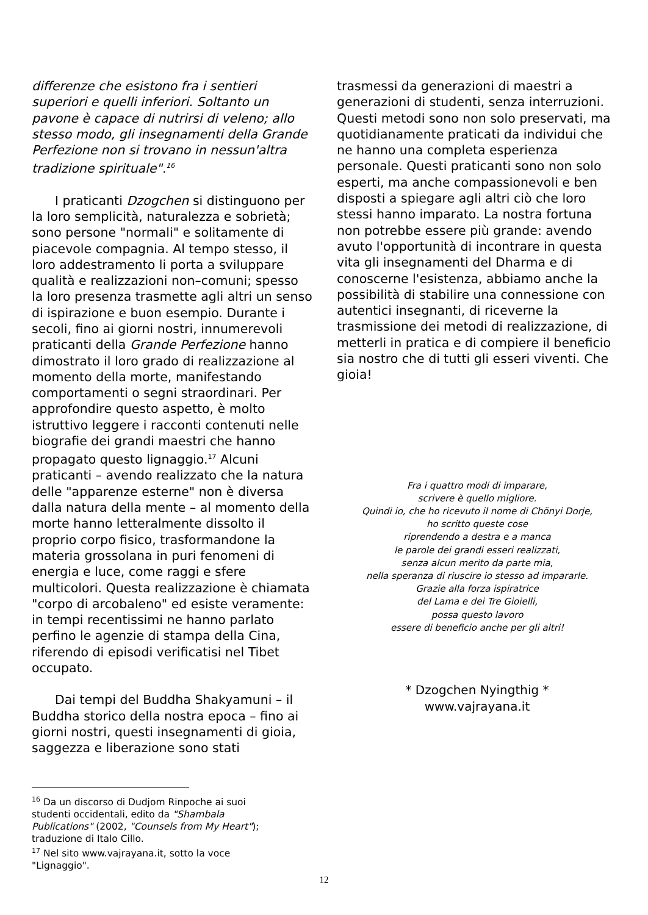differenze che esistono fra i sentieri superiori e quelli inferiori. Soltanto un pavone è capace di nutrirsi di veleno; allo stesso modo, gli insegnamenti della Grande Perfezione non si trovano in nessun'altra tradizione spirituale".<sup>16</sup>
I praticanti Dzogchen si distinguono per la loro semplicità, naturalezza e sobrietà; sono persone "normali" e solitamente di piacevole compagnia. Al tempo stesso, il loro addestramento li porta a sviluppare qualità e realizzazioni non–comuni; spesso la loro presenza trasmette agli altri un senso di ispirazione e buon esempio. Durante i secoli, fino ai giorni nostri, innumerevoli praticanti della Grande Perfezione hanno dimostrato il loro grado di realizzazione al momento della morte, manifestando comportamenti o segni straordinari. Per approfondire questo aspetto, è molto istruttivo leggere i racconti contenuti nelle biografie dei grandi maestri che hanno propagato questo lignaggio.<sup>17</sup> Alcuni praticanti – avendo realizzato che la natura delle "apparenze esterne" non è diversa dalla natura della mente – al momento della morte hanno letteralmente dissolto il proprio corpo fisico, trasformandone la materia grossolana in puri fenomeni di energia e luce, come raggi e sfere multicolori. Questa realizzazione è chiamata "corpo di arcobaleno" ed esiste veramente: in tempi recentissimi ne hanno parlato perfino le agenzie di stampa della Cina, riferendo di episodi verificatisi nel Tibet occupato.
Dai tempi del Buddha Shakyamuni – il Buddha storico della nostra epoca – fino ai giorni nostri, questi insegnamenti di gioia, saggezza e liberazione sono stati
trasmessi da generazioni di maestri a generazioni di studenti, senza interruzioni. Questi metodi sono non solo preservati, ma quotidianamente praticati da individui che ne hanno una completa esperienza personale. Questi praticanti sono non solo esperti, ma anche compassionevoli e ben disposti a spiegare agli altri ciò che loro stessi hanno imparato. La nostra fortuna non potrebbe essere più grande: avendo avuto l'opportunità di incontrare in questa vita gli insegnamenti del Dharma e di conoscerne l'esistenza, abbiamo anche la possibilità di stabilire una connessione con autentici insegnanti, di riceverne la trasmissione dei metodi di realizzazione, di metterli in pratica e di compiere il beneficio sia nostro che di tutti gli esseri viventi. Che gioia!
Fra i quattro modi di imparare,
scrivere è quello migliore.
Quindi io, che ho ricevuto il nome di Chönyi Dorje,
ho scritto queste cose
riprendendo a destra e a manca
le parole dei grandi esseri realizzati,
senza alcun merito da parte mia,
nella speranza di riuscire io stesso ad impararle.
Grazie alla forza ispiratrice
del Lama e dei Tre Gioielli,
possa questo lavoro
essere di beneficio anche per gli altri!
* Dzogchen Nyingthig *
www.vajrayana.it
<sup>16</sup> Da un discorso di Dudjom Rinpoche ai suoi studenti occidentali, edito da "Shambala Publications" (2002, "Counsels from My Heart"); traduzione di Italo Cillo.
<sup>17</sup> Nel sito www.vajrayana.it, sotto la voce "Lignaggio".
12